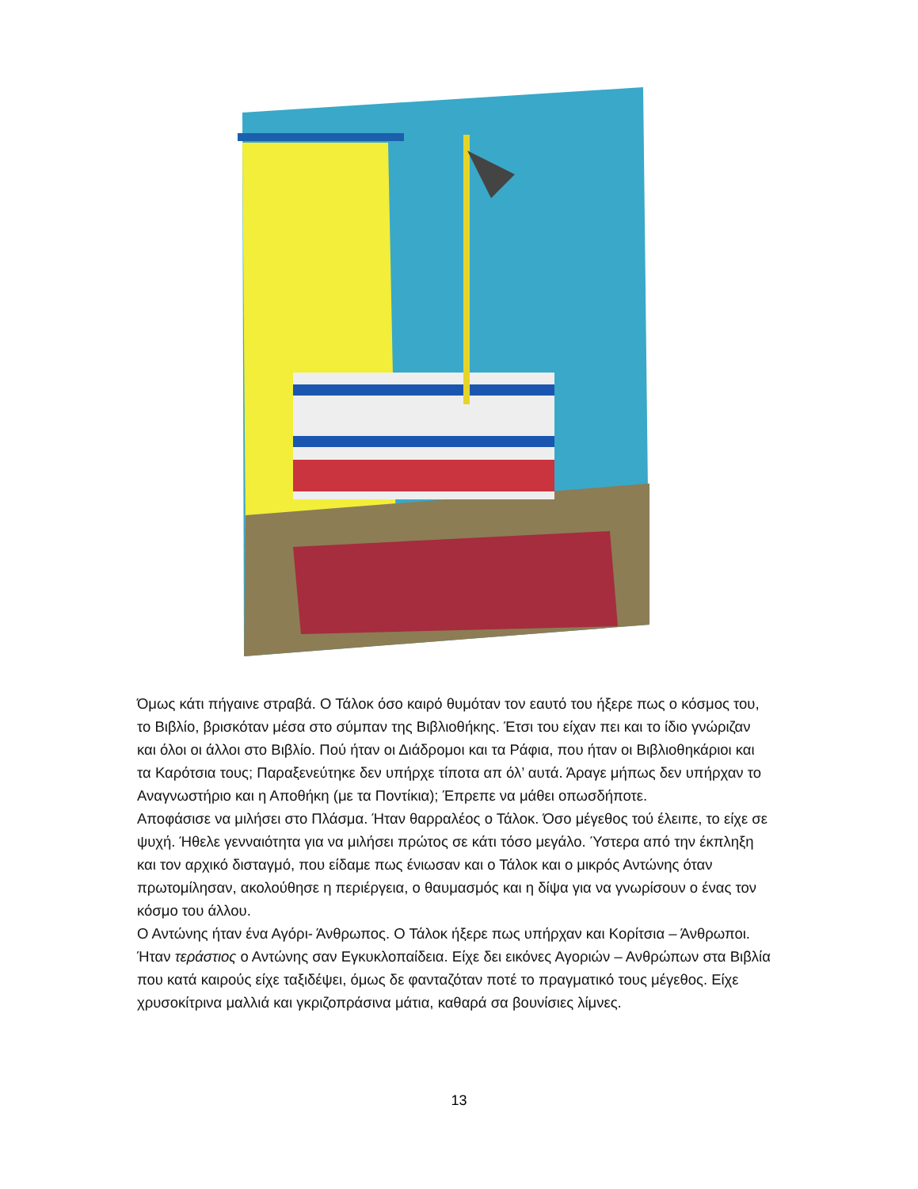Όμως κάτι πήγαινε στραβά. Ο Τάλοκ όσο καιρό θυμόταν τον εαυτό του ήξερε πως ο κόσμος του, το Βιβλίο, βρισκόταν μέσα στο σύμπαν της Βιβλιοθήκης. Έτσι του είχαν πει και το ίδιο γνώριζαν και όλοι οι άλλοι στο Βιβλίο. Πού ήταν οι Διάδρομοι και τα Ράφια, που ήταν οι Βιβλιοθηκάριοι και τα Καρότσια τους; Παραξενεύτηκε δεν υπήρχε τίποτα απ όλ’ αυτά. Άραγε μήπως δεν υπήρχαν το Αναγνωστήριο και η Αποθήκη (με τα Ποντίκια); Έπρεπε να μάθει οπωσδήποτε.
Αποφάσισε να μιλήσει στο Πλάσμα. Ήταν θαρραλέος ο Τάλοκ. Όσο μέγεθος τού έλειπε, το είχε σε ψυχή. Ήθελε γενναιότητα για να μιλήσει πρώτος σε κάτι τόσο μεγάλο. Ύστερα από την έκπληξη και τον αρχικό δισταγμό, που είδαμε πως ένιωσαν και ο Τάλοκ και ο μικρός Αντώνης όταν πρωτομίλησαν, ακολούθησε η περιέργεια, ο θαυμασμός και η δίψα για να γνωρίσουν ο ένας τον κόσμο του άλλου.
Ο Αντώνης ήταν ένα Αγόρι- Άνθρωπος. Ο Τάλοκ ήξερε πως υπήρχαν και Κορίτσια – Άνθρωποι. Ήταν τεράστιος ο Αντώνης σαν Εγκυκλοπαίδεια. Είχε δει εικόνες Αγοριών – Ανθρώπων στα Βιβλία που κατά καιρούς είχε ταξιδέψει, όμως δε φανταζόταν ποτέ το πραγματικό τους μέγεθος. Είχε χρυσοκίτρινα μαλλιά και γκριζοπράσινα μάτια, καθαρά σα βουνίσιες λίμνες.
13